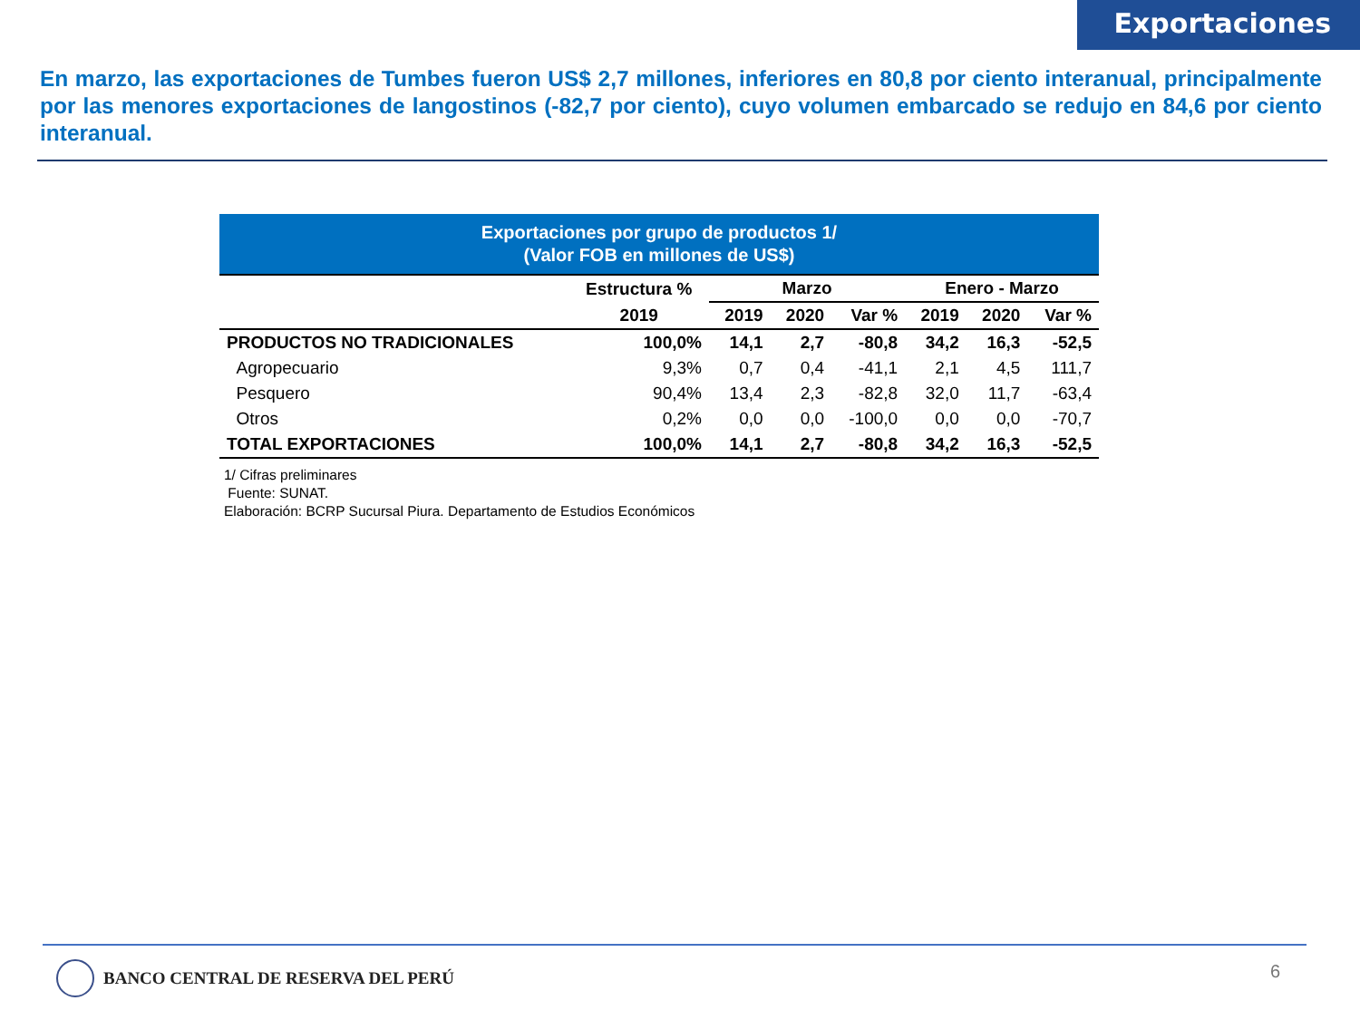Exportaciones
En marzo, las exportaciones de Tumbes fueron US$ 2,7 millones, inferiores en 80,8 por ciento interanual, principalmente por las menores exportaciones de langostinos (-82,7 por ciento), cuyo volumen embarcado se redujo en 84,6 por ciento interanual.
Exportaciones por grupo de productos 1/
(Valor FOB en millones de US$)
| | Estructura % | Marzo | | | Enero - Marzo | | |
| --- | --- | --- | --- | --- | --- | --- | --- |
| | 2019 | 2019 | 2020 | Var % | 2019 | 2020 | Var % |
| PRODUCTOS NO TRADICIONALES | 100,0% | 14,1 | 2,7 | -80,8 | 34,2 | 16,3 | -52,5 |
| Agropecuario | 9,3% | 0,7 | 0,4 | -41,1 | 2,1 | 4,5 | 111,7 |
| Pesquero | 90,4% | 13,4 | 2,3 | -82,8 | 32,0 | 11,7 | -63,4 |
| Otros | 0,2% | 0,0 | 0,0 | -100,0 | 0,0 | 0,0 | -70,7 |
| TOTAL EXPORTACIONES | 100,0% | 14,1 | 2,7 | -80,8 | 34,2 | 16,3 | -52,5 |
1/ Cifras preliminares
Fuente: SUNAT.
Elaboración: BCRP Sucursal Piura. Departamento de Estudios Económicos
BANCO CENTRAL DE RESERVA DEL PERÚ
6